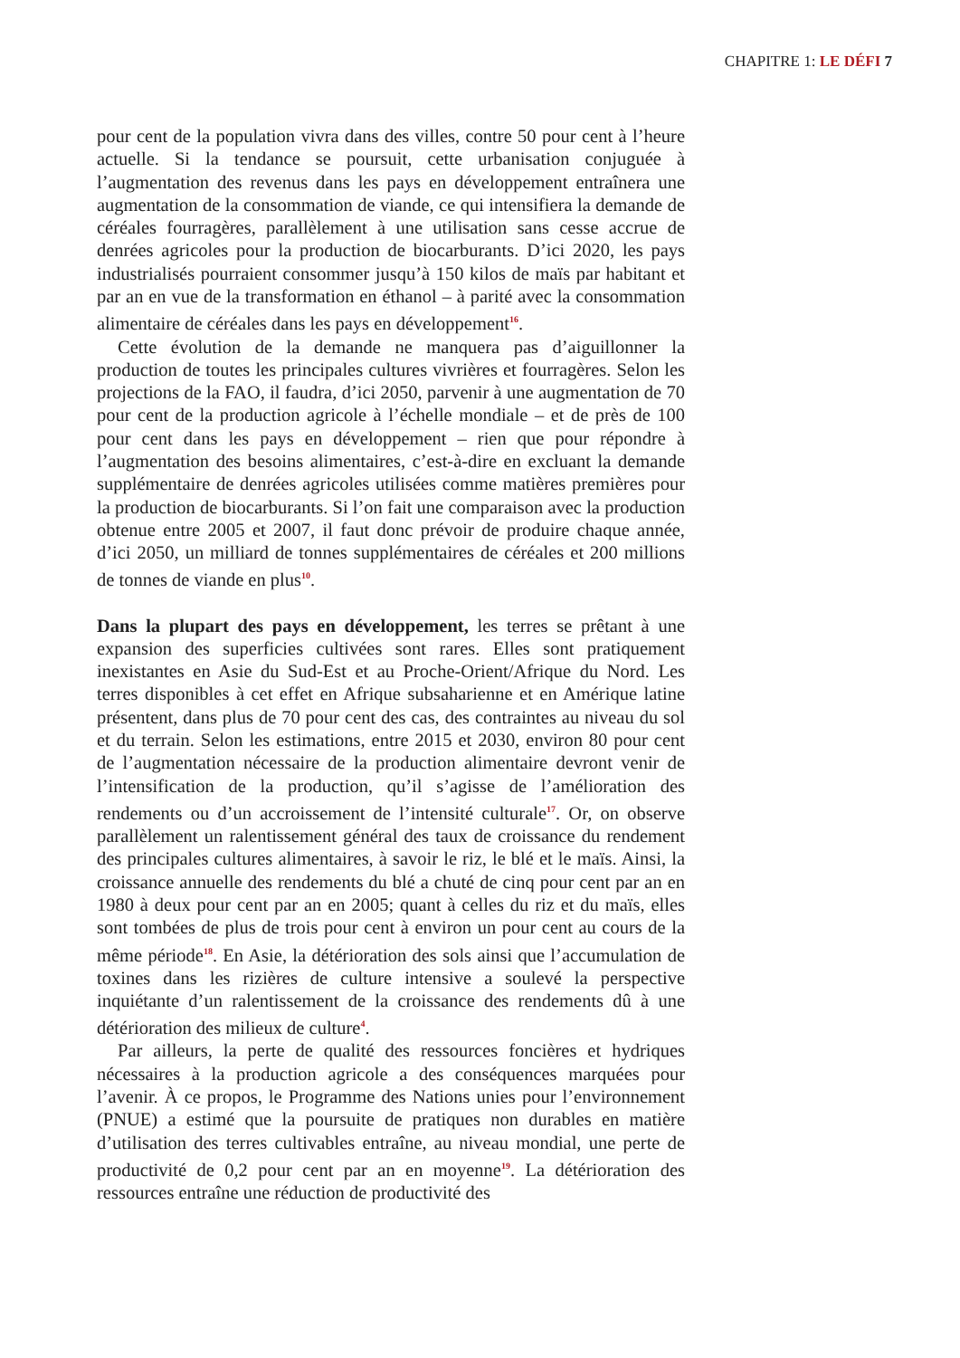CHAPITRE 1: LE DÉFI 7
pour cent de la population vivra dans des villes, contre 50 pour cent à l’heure actuelle. Si la tendance se poursuit, cette urbanisation conjuguée à l’augmentation des revenus dans les pays en développement entraînera une augmentation de la consommation de viande, ce qui intensifiera la demande de céréales fourragères, parallèlement à une utilisation sans cesse accrue de denrées agricoles pour la production de biocarburants. D’ici 2020, les pays industrialisés pourraient consommer jusqu’à 150 kilos de maïs par habitant et par an en vue de la transformation en éthanol – à parité avec la consommation alimentaire de céréales dans les pays en développement<sup>16</sup>.
Cette évolution de la demande ne manquera pas d’aiguillonner la production de toutes les principales cultures vivrières et fourragères. Selon les projections de la FAO, il faudra, d’ici 2050, parvenir à une augmentation de 70 pour cent de la production agricole à l’échelle mondiale – et de près de 100 pour cent dans les pays en développement – rien que pour répondre à l’augmentation des besoins alimentaires, c’est-à-dire en excluant la demande supplémentaire de denrées agricoles utilisées comme matières premières pour la production de biocarburants. Si l’on fait une comparaison avec la production obtenue entre 2005 et 2007, il faut donc prévoir de produire chaque année, d’ici 2050, un milliard de tonnes supplémentaires de céréales et 200 millions de tonnes de viande en plus<sup>10</sup>.
Dans la plupart des pays en développement, les terres se prêtant à une expansion des superficies cultivées sont rares. Elles sont pratiquement inexistantes en Asie du Sud-Est et au Proche-Orient/Afrique du Nord. Les terres disponibles à cet effet en Afrique subsaharienne et en Amérique latine présentent, dans plus de 70 pour cent des cas, des contraintes au niveau du sol et du terrain. Selon les estimations, entre 2015 et 2030, environ 80 pour cent de l’augmentation nécessaire de la production alimentaire devront venir de l’intensification de la production, qu’il s’agisse de l’amélioration des rendements ou d’un accroissement de l’intensité culturale<sup>17</sup>. Or, on observe parallèlement un ralentissement général des taux de croissance du rendement des principales cultures alimentaires, à savoir le riz, le blé et le maïs. Ainsi, la croissance annuelle des rendements du blé a chuté de cinq pour cent par an en 1980 à deux pour cent par an en 2005; quant à celles du riz et du maïs, elles sont tombées de plus de trois pour cent à environ un pour cent au cours de la même période<sup>18</sup>. En Asie, la détérioration des sols ainsi que l’accumulation de toxines dans les rizières de culture intensive a soulevé la perspective inquiétante d’un ralentissement de la croissance des rendements dû à une détérioration des milieux de culture<sup>4</sup>.
Par ailleurs, la perte de qualité des ressources foncières et hydriques nécessaires à la production agricole a des conséquences marquées pour l’avenir. À ce propos, le Programme des Nations unies pour l’environnement (PNUE) a estimé que la poursuite de pratiques non durables en matière d’utilisation des terres cultivables entraîne, au niveau mondial, une perte de productivité de 0,2 pour cent par an en moyenne<sup>19</sup>. La détérioration des ressources entraîne une réduction de productivité des